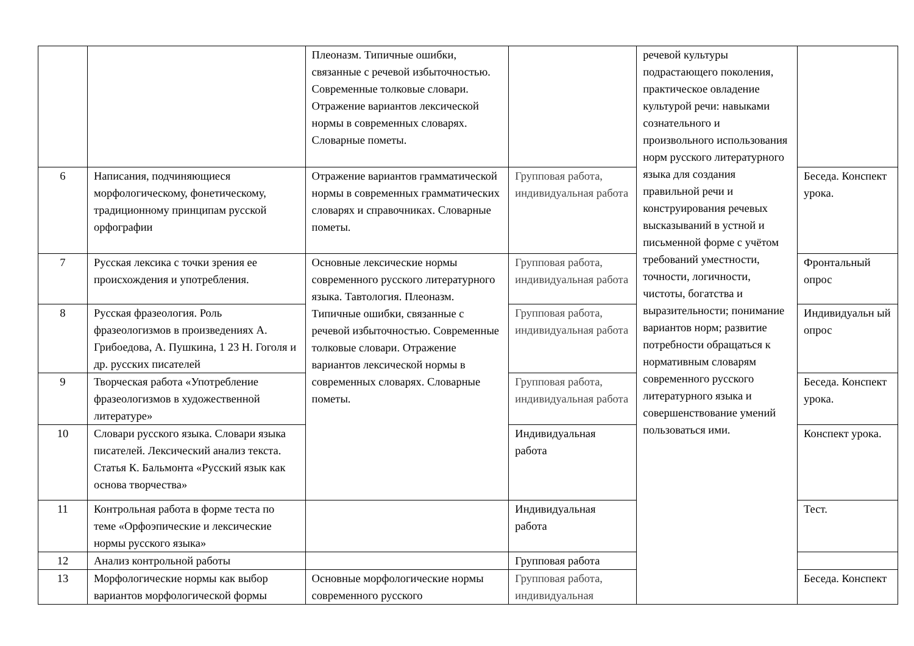| | | Плеоназм. Типичные ошибки, связанные с речевой избыточностью. Современные толковые словари. Отражение вариантов лексической нормы в современных словарях. Словарные пометы. | | речевой культуры подрастающего поколения, практическое овладение культурой речи: навыками сознательного и произвольного использования норм русского литературного языка для создания правильной речи и конструирования речевых высказываний в устной и письменной форме с учётом требований уместности, точности, логичности, чистоты, богатства и выразительности; понимание вариантов норм; развитие потребности обращаться к нормативным словарям современного русского литературного языка и совершенствование умений пользоваться ими. | |
| 6 | Написания, подчиняющиеся морфологическому, фонетическому, традиционному принципам русской орфографии | Отражение вариантов грамматической нормы в современных грамматических словарях и справочниках. Словарные пометы. | Групповая работа, индивидуальная работа | | Беседа. Конспект урока. |
| 7 | Русская лексика с точки зрения ее происхождения и употребления. | Основные лексические нормы современного русского литературного языка. Тавтология. Плеоназм. Типичные ошибки, связанные с речевой избыточностью. Современные толковые словари. Отражение вариантов лексической нормы в современных словарях. Словарные пометы. | Групповая работа, индивидуальная работа | | Фронтальный опрос |
| 8 | Русская фразеология. Роль фразеологизмов в произведениях А. Грибоедова, А. Пушкина, 1 23 Н. Гоголя и др. русских писателей | | Групповая работа, индивидуальная работа | | Индивидуальн ый опрос |
| 9 | Творческая работа «Употребление фразеологизмов в художественной литературе» | | Групповая работа, индивидуальная работа | | Беседа. Конспект урока. |
| 10 | Словари русского языка. Словари языка писателей. Лексический анализ текста. Статья К. Бальмонта «Русский язык как основа творчества» | | Индивидуальная работа | | Конспект урока. |
| 11 | Контрольная работа в форме теста по теме «Орфоэпические и лексические нормы русского языка» | | Индивидуальная работа | | Тест. |
| 12 | Анализ контрольной работы | | Групповая работа | | |
| 13 | Морфологические нормы как выбор вариантов морфологической формы | Основные морфологические нормы современного русского | Групповая работа, индивидуальная | | Беседа. Конспект |